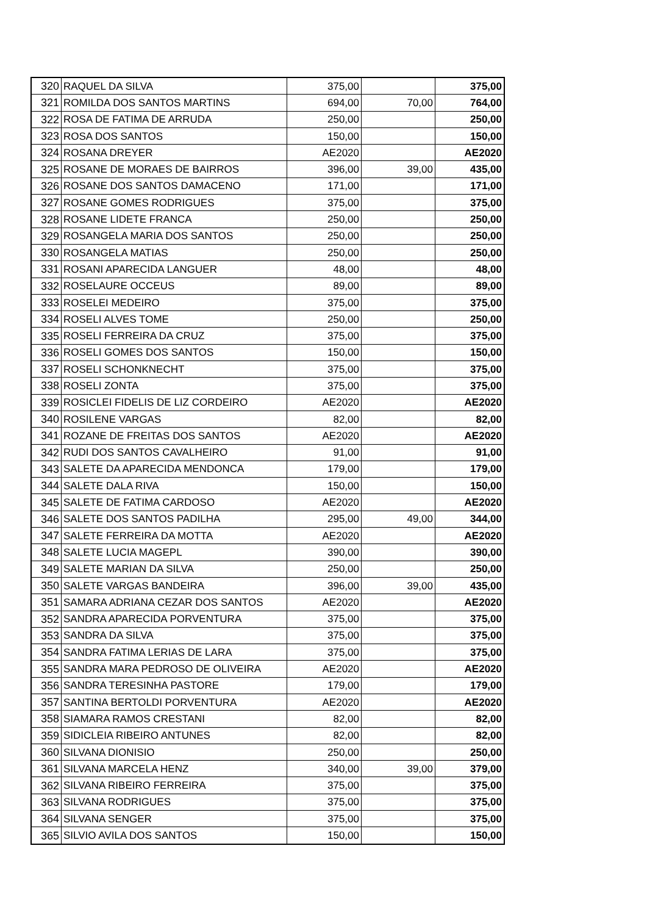| 320 | RAQUEL DA SILVA | 375,00 | | 375,00 |
| 321 | ROMILDA DOS SANTOS MARTINS | 694,00 | 70,00 | 764,00 |
| 322 | ROSA DE FATIMA DE ARRUDA | 250,00 | | 250,00 |
| 323 | ROSA DOS SANTOS | 150,00 | | 150,00 |
| 324 | ROSANA DREYER | AE2020 | | AE2020 |
| 325 | ROSANE DE MORAES DE BAIRROS | 396,00 | 39,00 | 435,00 |
| 326 | ROSANE DOS SANTOS DAMACENO | 171,00 | | 171,00 |
| 327 | ROSANE GOMES RODRIGUES | 375,00 | | 375,00 |
| 328 | ROSANE LIDETE FRANCA | 250,00 | | 250,00 |
| 329 | ROSANGELA MARIA DOS SANTOS | 250,00 | | 250,00 |
| 330 | ROSANGELA MATIAS | 250,00 | | 250,00 |
| 331 | ROSANI APARECIDA LANGUER | 48,00 | | 48,00 |
| 332 | ROSELAURE OCCEUS | 89,00 | | 89,00 |
| 333 | ROSELEI MEDEIRO | 375,00 | | 375,00 |
| 334 | ROSELI ALVES TOME | 250,00 | | 250,00 |
| 335 | ROSELI FERREIRA DA CRUZ | 375,00 | | 375,00 |
| 336 | ROSELI GOMES DOS SANTOS | 150,00 | | 150,00 |
| 337 | ROSELI SCHONKNECHT | 375,00 | | 375,00 |
| 338 | ROSELI ZONTA | 375,00 | | 375,00 |
| 339 | ROSICLEI FIDELIS DE LIZ CORDEIRO | AE2020 | | AE2020 |
| 340 | ROSILENE VARGAS | 82,00 | | 82,00 |
| 341 | ROZANE DE FREITAS DOS SANTOS | AE2020 | | AE2020 |
| 342 | RUDI DOS SANTOS CAVALHEIRO | 91,00 | | 91,00 |
| 343 | SALETE DA APARECIDA MENDONCA | 179,00 | | 179,00 |
| 344 | SALETE DALA RIVA | 150,00 | | 150,00 |
| 345 | SALETE DE FATIMA CARDOSO | AE2020 | | AE2020 |
| 346 | SALETE DOS SANTOS PADILHA | 295,00 | 49,00 | 344,00 |
| 347 | SALETE FERREIRA DA MOTTA | AE2020 | | AE2020 |
| 348 | SALETE LUCIA MAGEPL | 390,00 | | 390,00 |
| 349 | SALETE MARIAN DA SILVA | 250,00 | | 250,00 |
| 350 | SALETE VARGAS BANDEIRA | 396,00 | 39,00 | 435,00 |
| 351 | SAMARA ADRIANA CEZAR DOS SANTOS | AE2020 | | AE2020 |
| 352 | SANDRA APARECIDA PORVENTURA | 375,00 | | 375,00 |
| 353 | SANDRA DA SILVA | 375,00 | | 375,00 |
| 354 | SANDRA FATIMA LERIAS DE LARA | 375,00 | | 375,00 |
| 355 | SANDRA MARA PEDROSO DE OLIVEIRA | AE2020 | | AE2020 |
| 356 | SANDRA TERESINHA PASTORE | 179,00 | | 179,00 |
| 357 | SANTINA BERTOLDI PORVENTURA | AE2020 | | AE2020 |
| 358 | SIAMARA RAMOS CRESTANI | 82,00 | | 82,00 |
| 359 | SIDICLEIA RIBEIRO ANTUNES | 82,00 | | 82,00 |
| 360 | SILVANA DIONISIO | 250,00 | | 250,00 |
| 361 | SILVANA MARCELA HENZ | 340,00 | 39,00 | 379,00 |
| 362 | SILVANA RIBEIRO FERREIRA | 375,00 | | 375,00 |
| 363 | SILVANA RODRIGUES | 375,00 | | 375,00 |
| 364 | SILVANA SENGER | 375,00 | | 375,00 |
| 365 | SILVIO AVILA DOS SANTOS | 150,00 | | 150,00 |